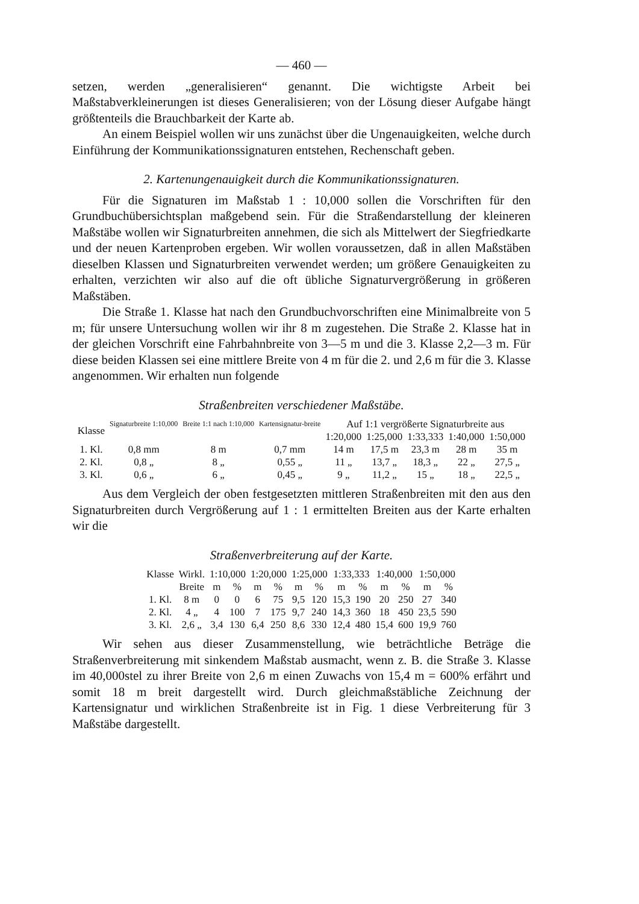— 460 —
setzen, werden „generalisieren“ genannt. Die wichtigste Arbeit bei Maßstabverkleinerungen ist dieses Generalisieren; von der Lösung dieser Aufgabe hängt größtenteils die Brauchbarkeit der Karte ab.
An einem Beispiel wollen wir uns zunächst über die Ungenauigkeiten, welche durch Einführung der Kommunikationssignaturen entstehen, Rechenschaft geben.
2. Kartenungenauigkeit durch die Kommunikationssignaturen.
Für die Signaturen im Maßstab 1 : 10,000 sollen die Vorschriften für den Grundbuchübersichtsplan maßgebend sein. Für die Straßendarstellung der kleineren Maßstäbe wollen wir Signaturbreiten annehmen, die sich als Mittelwert der Siegfriedkarte und der neuen Kartenproben ergeben. Wir wollen voraussetzen, daß in allen Maßstäben dieselben Klassen und Signaturbreiten verwendet werden; um größere Genauigkeiten zu erhalten, verzichten wir also auf die oft übliche Signaturvergrößerung in größeren Maßstäben.
Die Straße 1. Klasse hat nach den Grundbuchvorschriften eine Minimalbreite von 5 m; für unsere Untersuchung wollen wir ihr 8 m zugestehen. Die Straße 2. Klasse hat in der gleichen Vorschrift eine Fahrbahnbreite von 3—5 m und die 3. Klasse 2,2—3 m. Für diese beiden Klassen sei eine mittlere Breite von 4 m für die 2. und 2,6 m für die 3. Klasse angenommen. Wir erhalten nun folgende
Straßenbreiten verschiedener Maßstäbe.
| Klasse | Signaturbreite 1:10,000 | Breite 1:1 nach 1:10,000 | Kartensignatur-breite | Auf 1:1 vergrößerte Signaturbreite aus | | | | |
| --- | --- | --- | --- | --- | --- | --- | --- | --- |
| | | | | 1:20,000 | 1:25,000 | 1:33,333 | 1:40,000 | 1:50,000 |
| 1. Kl. | 0,8 mm | 8 m | 0,7 mm | 14 m | 17,5 m | 23,3 m | 28 m | 35 m |
| 2. Kl. | 0,8 „ | 8 „ | 0,55 „ | 11 „ | 13,7 „ | 18,3 „ | 22 „ | 27,5 „ |
| 3. Kl. | 0,6 „ | 6 „ | 0,45 „ | 9 „ | 11,2 „ | 15 „ | 18 „ | 22,5 „ |
Aus dem Vergleich der oben festgesetzten mittleren Straßenbreiten mit den aus den Signaturbreiten durch Vergrößerung auf 1 : 1 ermittelten Breiten aus der Karte erhalten wir die
Straßenverbreiterung auf der Karte.
| Klasse | Wirkl. | 1:10,000 | | 1:20,000 | | 1:25,000 | | 1:33,333 | | 1:40,000 | | 1:50,000 | |
| --- | --- | --- | --- | --- | --- | --- | --- | --- | --- | --- | --- | --- | --- |
| | Breite | m | % | m | % | m | % | m | % | m | % | m | % |
| 1. Kl. | 8 m | 0 | 0 | 6 | 75 | 9,5 | 120 | 15,3 | 190 | 20 | 250 | 27 | 340 |
| 2. Kl. | 4 „ | 4 | 100 | 7 | 175 | 9,7 | 240 | 14,3 | 360 | 18 | 450 | 23,5 | 590 |
| 3. Kl. | 2,6 „ | 3,4 | 130 | 6,4 | 250 | 8,6 | 330 | 12,4 | 480 | 15,4 | 600 | 19,9 | 760 |
Wir sehen aus dieser Zusammenstellung, wie beträchtliche Beträge die Straßenverbreiterung mit sinkendem Maßstab ausmacht, wenn z. B. die Straße 3. Klasse im 40,000stel zu ihrer Breite von 2,6 m einen Zuwachs von 15,4 m = 600% erfährt und somit 18 m breit dargestellt wird. Durch gleichmaßstäbliche Zeichnung der Kartensignatur und wirklichen Straßenbreite ist in Fig. 1 diese Verbreiterung für 3 Maßstäbe dargestellt.